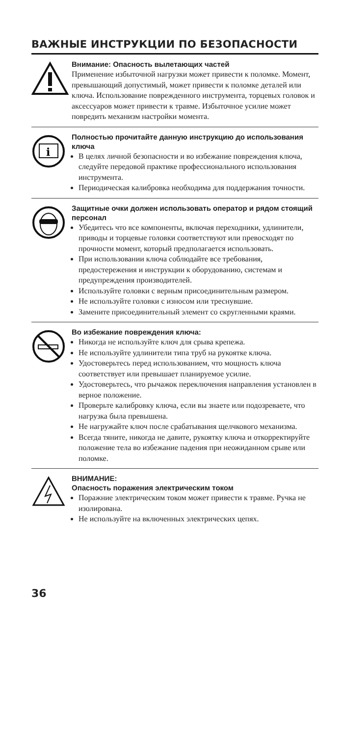ВАЖНЫЕ ИНСТРУКЦИИ ПО БЕЗОПАСНОСТИ
Внимание: Опасность вылетающих частей
Применение избыточной нагрузки может привести к поломке. Момент, превышающий допустимый, может привести к поломке деталей или ключа. Использование поврежденного инструмента, торцевых головок и аксессуаров может привести к травме. Избыточное усилие может повредить механизм настройки момента.
i
Полностью прочитайте данную инструкцию до использования ключа
В целях личной безопасности и во избежание повреждения ключа, следуйте передовой практике профессионального использования инструмента.
Периодическая калибровка необходима для поддержания точности.
Защитные очки должен использовать оператор и рядом стоящий персонал
Убедитесь что все компоненты, включая переходники, удлинители, приводы и торцевые головки соответствуют или превосходят по прочности момент, который предполагается использовать.
При использовании ключа соблюдайте все требования, предостережения и инструкции к оборудованию, системам и предупреждения производителей.
Используйте головки с верным присоединительным размером.
Не используйте головки с износом или треснувшие.
Замените присоединительный элемент со скругленными краями.
Во избежание повреждения ключа:
Никогда не используйте ключ для срыва крепежа.
Не используйте удлинители типа труб на рукоятке ключа.
Удостоверьтесь перед использованием, что мощность ключа соответствует или превышает планируемое усилие.
Удостоверьтесь, что рычажок переключения направления установлен в верное положение.
Проверьте калибровку ключа, если вы знаете или подозреваете, что нагрузка была превышена.
Не нагружайте ключ после срабатывания щелчкового механизма.
Всегда тяните, никогда не давите, рукоятку ключа и откорректируйте положение тела во избежание падения при неожиданном срыве или поломке.
ВНИМАНИЕ:
Опасность поражения электрическим током
Поражние электрическим током может привести к травме. Ручка не изолирована.
Не используйте на включенных электрических цепях.
36